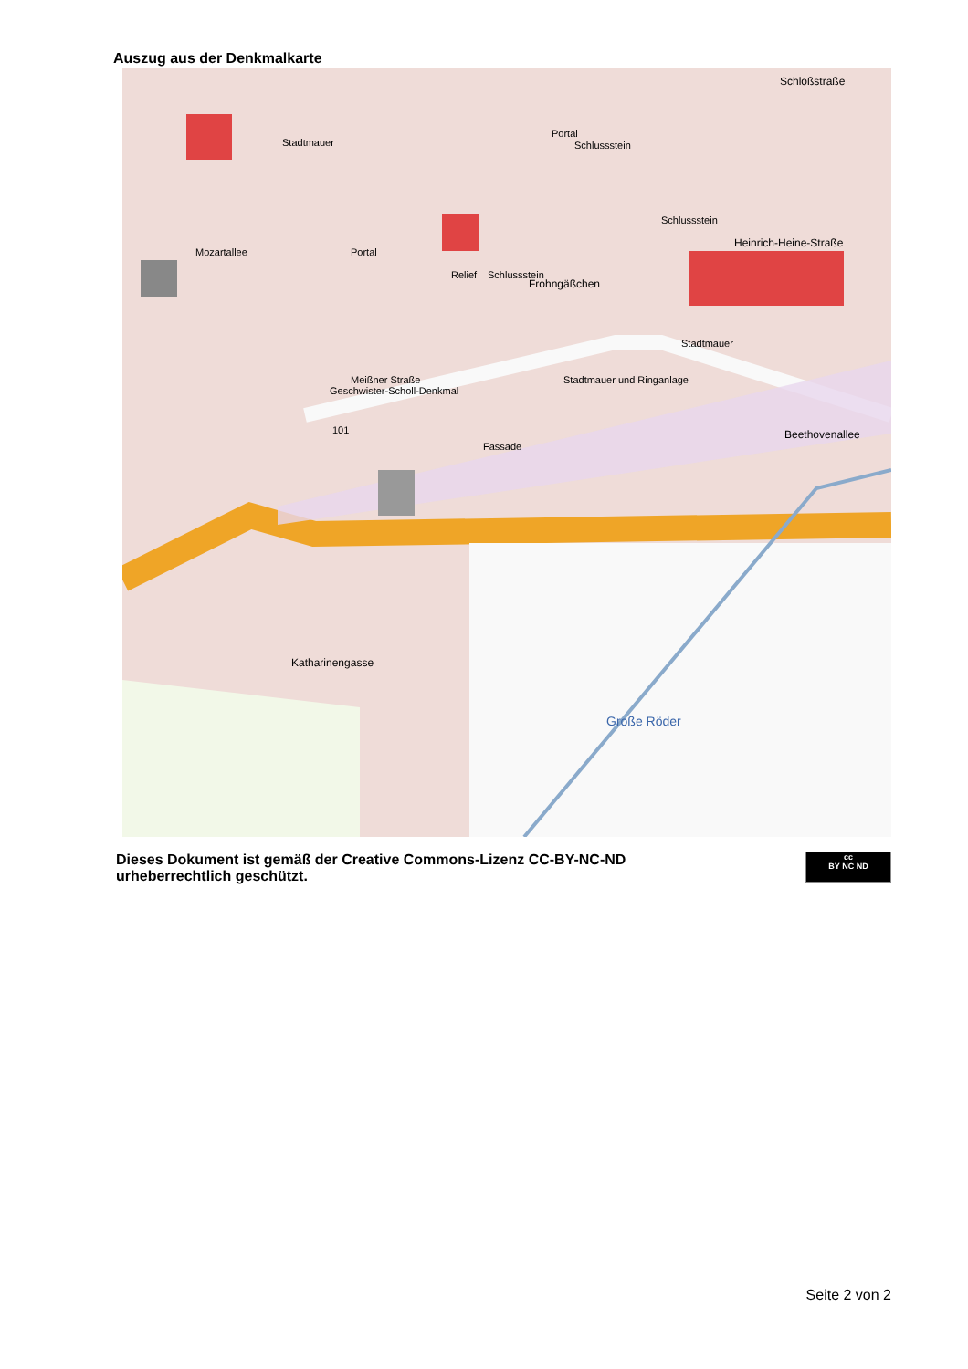Auszug aus der Denkmalkarte
Stadtmauer
Portal
Schlussstein
Portal
Schlussstein
Schlussstein
Heinrich-Heine-Straße
Relief
Frohngäßchen
Stadtmauer
Stadtmauer und Ringanlage
Geschwister-Scholl-Denkmal
Meißner Straße
Mozartallee
101
Fassade
Beethovenallee
Schloßstraße
Katharinengasse
Große Röder
Dieses Dokument ist gemäß der Creative Commons-Lizenz CC-BY-NC-ND
urheberrechtlich geschützt.
cc
BY NC ND
Seite 2 von 2